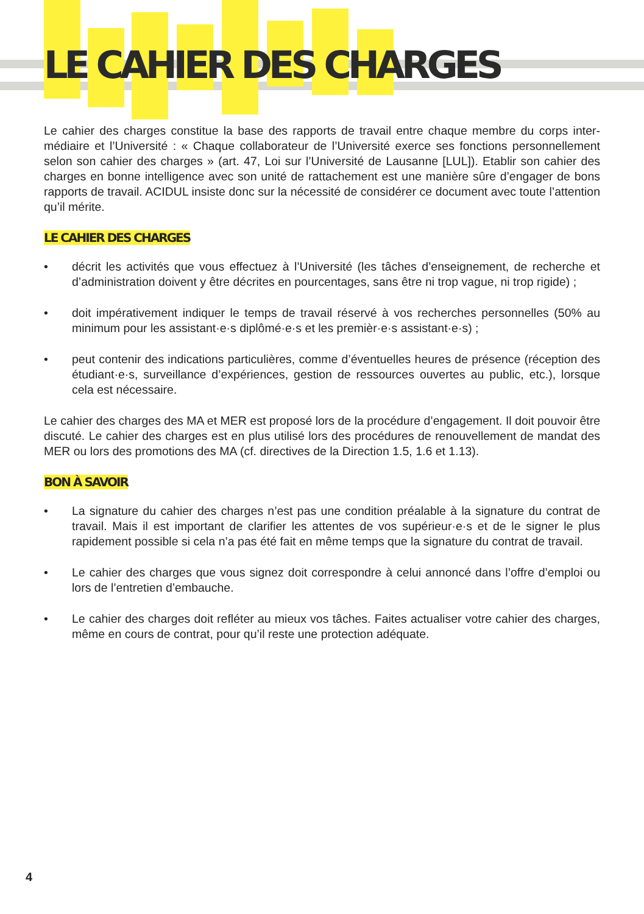LE CAHIER DES CHARGES
Le cahier des charges constitue la base des rapports de travail entre chaque membre du corps inter­médiaire et l’Université : « Chaque collaborateur de l’Université exerce ses fonctions personnellement selon son cahier des charges » (art. 47, Loi sur l’Université de Lausanne [LUL]). Etablir son cahier des charges en bonne intelligence avec son unité de rattachement est une manière sûre d’engager de bons rapports de travail. ACIDUL insiste donc sur la nécessité de considérer ce document avec toute l’attention qu’il mérite.
LE CAHIER DES CHARGES
• décrit les activités que vous effectuez à l’Université (les tâches d’enseignement, de recherche et d’administration doivent y être décrites en pourcentages, sans être ni trop vague, ni trop rigide) ;
• doit impérativement indiquer le temps de travail réservé à vos recherches personnelles (50% au minimum pour les assistant·e·s diplômé·e·s et les premièr·e·s assistant·e·s) ;
• peut contenir des indications particulières, comme d’éventuelles heures de présence (réception des étudiant·e·s, surveillance d’expériences, gestion de ressources ouvertes au public, etc.), lorsque cela est nécessaire.
Le cahier des charges des MA et MER est proposé lors de la procédure d’engagement. Il doit pouvoir être discuté. Le cahier des charges est en plus utilisé lors des procédures de renouvellement de mandat des MER ou lors des promotions des MA (cf. directives de la Direction 1.5, 1.6 et 1.13).
BON À SAVOIR
• La signature du cahier des charges n’est pas une condition préalable à la signature du contrat de travail. Mais il est important de clarifier les attentes de vos supérieur·e·s et de le signer le plus rapidement possible si cela n’a pas été fait en même temps que la signature du contrat de travail.
• Le cahier des charges que vous signez doit correspondre à celui annoncé dans l’offre d’emploi ou lors de l’entretien d’embauche.
• Le cahier des charges doit refléter au mieux vos tâches. Faites actualiser votre cahier des charges, même en cours de contrat, pour qu’il reste une protection adéquate.
4